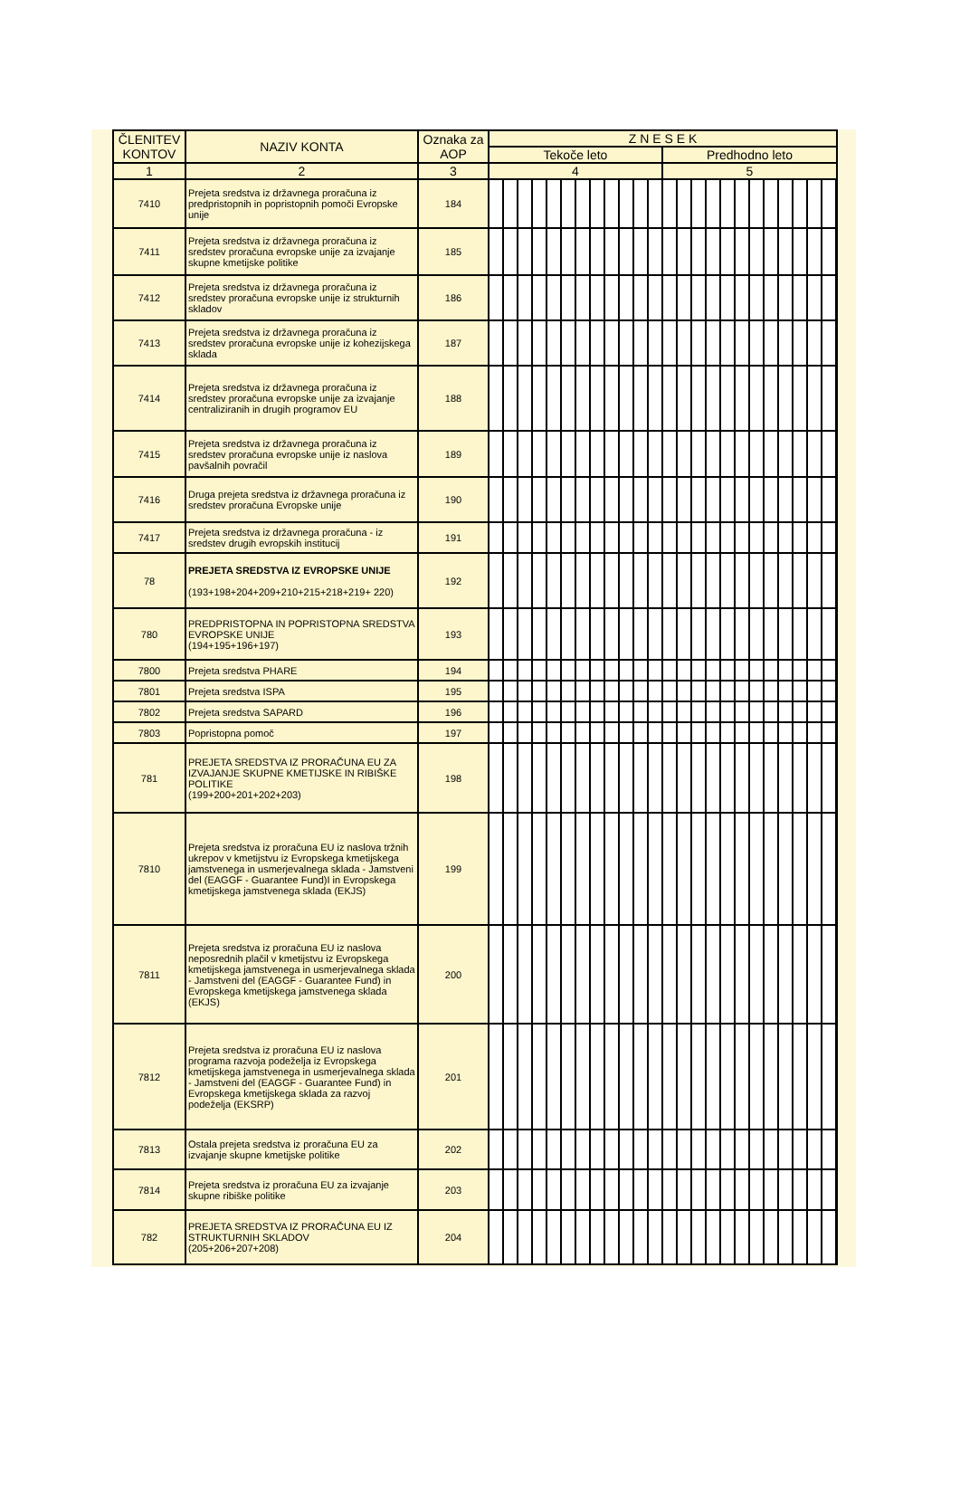| ČLENITEV KONTOV | NAZIV KONTA | Oznaka za AOP | Z N E S E K | |
| --- | --- | --- | --- | --- |
| | | | Tekoče leto | Predhodno leto |
| 1 | 2 | 3 | 4 | 5 |
| 7410 | Prejeta sredstva iz državnega proračuna iz predpristopnih in popristopnih pomoči Evropske unije | 184 | | |
| 7411 | Prejeta sredstva iz državnega proračuna iz sredstev proračuna evropske unije za izvajanje skupne kmetijske politike | 185 | | |
| 7412 | Prejeta sredstva iz državnega proračuna iz sredstev proračuna evropske unije iz strukturnih skladov | 186 | | |
| 7413 | Prejeta sredstva iz državnega proračuna iz sredstev proračuna evropske unije iz kohezijskega sklada | 187 | | |
| 7414 | Prejeta sredstva iz državnega proračuna iz sredstev proračuna evropske unije za izvajanje centraliziranih in drugih programov EU | 188 | | |
| 7415 | Prejeta sredstva iz državnega proračuna iz sredstev proračuna evropske unije iz naslova pavšalnih povračil | 189 | | |
| 7416 | Druga prejeta sredstva iz državnega proračuna iz sredstev proračuna Evropske unije | 190 | | |
| 7417 | Prejeta sredstva iz državnega proračuna - iz sredstev drugih evropskih institucij | 191 | | |
| 78 | PREJETA SREDSTVA IZ EVROPSKE UNIJE (193+198+204+209+210+215+218+219+ 220) | 192 | | |
| 780 | PREDPRISTOPNA IN POPRISTOPNA SREDSTVA EVROPSKE UNIJE (194+195+196+197) | 193 | | |
| 7800 | Prejeta sredstva PHARE | 194 | | |
| 7801 | Prejeta sredstva ISPA | 195 | | |
| 7802 | Prejeta sredstva SAPARD | 196 | | |
| 7803 | Popristopna pomoč | 197 | | |
| 781 | PREJETA SREDSTVA IZ PRORAČUNA EU ZA IZVAJANJE SKUPNE KMETIJSKE IN RIBIŠKE POLITIKE (199+200+201+202+203) | 198 | | |
| 7810 | Prejeta sredstva iz proračuna EU iz naslova tržnih ukrepov v kmetijstvu iz Evropskega kmetijskega jamstvenega in usmerjevalnega sklada - Jamstveni del (EAGGF - Guarantee Fund)I in Evropskega kmetijskega jamstvenega sklada (EKJS) | 199 | | |
| 7811 | Prejeta sredstva iz proračuna EU iz naslova neposrednih plačil v kmetijstvu iz Evropskega kmetijskega jamstvenega in usmerjevalnega sklada - Jamstveni del (EAGGF - Guarantee Fund) in Evropskega kmetijskega jamstvenega sklada (EKJS) | 200 | | |
| 7812 | Prejeta sredstva iz proračuna EU iz naslova programa razvoja podeželja iz Evropskega kmetijskega jamstvenega in usmerjevalnega sklada - Jamstveni del (EAGGF - Guarantee Fund) in Evropskega kmetijskega sklada za razvoj podeželja (EKSRP) | 201 | | |
| 7813 | Ostala prejeta sredstva iz proračuna EU za izvajanje skupne kmetijske politike | 202 | | |
| 7814 | Prejeta sredstva iz proračuna EU za izvajanje skupne ribiške politike | 203 | | |
| 782 | PREJETA SREDSTVA IZ PRORAČUNA EU IZ STRUKTURNIH SKLADOV (205+206+207+208) | 204 | | |